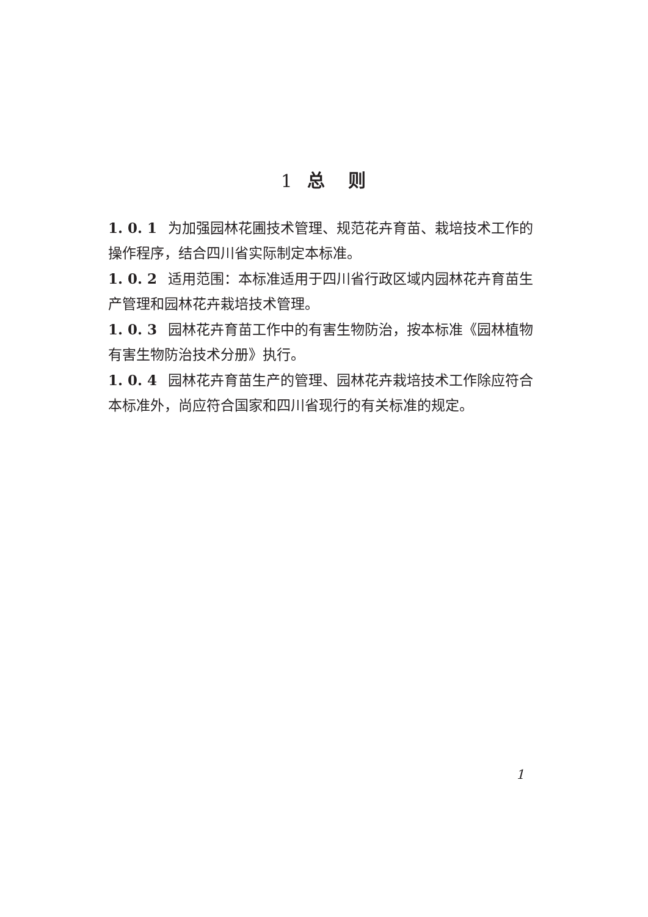1 总 则
1. 0. 1 为加强园林花圃技术管理、规范花卉育苗、栽培技术工作的操作程序，结合四川省实际制定本标准。
1. 0. 2 适用范围：本标准适用于四川省行政区域内园林花卉育苗生产管理和园林花卉栽培技术管理。
1. 0. 3 园林花卉育苗工作中的有害生物防治，按本标准《园林植物有害生物防治技术分册》执行。
1. 0. 4 园林花卉育苗生产的管理、园林花卉栽培技术工作除应符合本标准外，尚应符合国家和四川省现行的有关标准的规定。
1